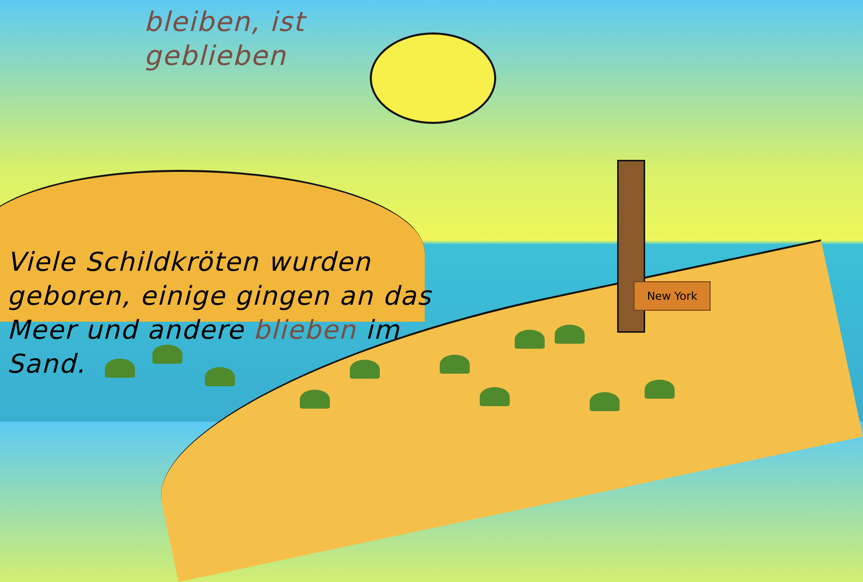bleiben, ist
geblieben
Viele Schildkröten wurden geboren, einige gingen an das Meer und andere blieben im Sand.
New York